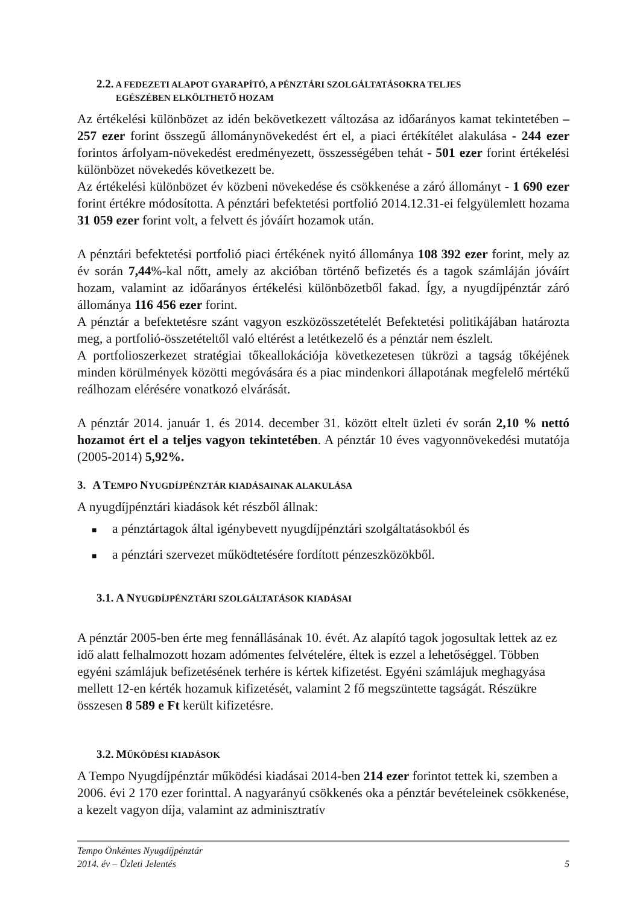2.2. A FEDEZETI ALAPOT GYARAPÍTÓ, A PÉNZTÁRI SZOLGÁLTATÁSOKRA TELJES
EGÉSZÉBEN ELKÖLTHETŐ HOZAM
Az értékelési különbözet az idén bekövetkezett változása az időarányos kamat tekintetében – 257 ezer forint összegű állománynövekedést ért el, a piaci értékítélet alakulása - 244 ezer forintos árfolyam-növekedést eredményezett, összességében tehát - 501 ezer forint értékelési különbözet növekedés következett be.
Az értékelési különbözet év közbeni növekedése és csökkenése a záró állományt - 1 690 ezer forint értékre módosította. A pénztári befektetési portfolió 2014.12.31-ei felgyülemlett hozama 31 059 ezer forint volt, a felvett és jóváírt hozamok után.
A pénztári befektetési portfolió piaci értékének nyitó állománya 108 392 ezer forint, mely az év során 7,44%-kal nőtt, amely az akcióban történő befizetés és a tagok számláján jóváírt hozam, valamint az időarányos értékelési különbözetből fakad. Így, a nyugdíjpénztár záró állománya 116 456 ezer forint.
A pénztár a befektetésre szánt vagyon eszközösszetételét Befektetési politikájában határozta meg, a portfolió-összetételtől való eltérést a letétkezelő és a pénztár nem észlelt.
A portfolioszerkezet stratégiai tőkeallokációja következetesen tükrözi a tagság tőkéjének minden körülmények közötti megóvására és a piac mindenkori állapotának megfelelő mértékű reálhozam elérésére vonatkozó elvárását.
A pénztár 2014. január 1. és 2014. december 31. között eltelt üzleti év során 2,10 % nettó hozamot ért el a teljes vagyon tekintetében. A pénztár 10 éves vagyonnövekedési mutatója (2005-2014) 5,92%.
3. A TEMPO NYUGDÍJPÉNZTÁR KIADÁSAINAK ALAKULÁSA
A nyugdíjpénztári kiadások két részből állnak:
■ a pénztártagok által igénybevett nyugdíjpénztári szolgáltatásokból és
■ a pénztári szervezet működtetésére fordított pénzeszközökből.
3.1. A NYUGDÍJPÉNZTÁRI SZOLGÁLTATÁSOK KIADÁSAI
A pénztár 2005-ben érte meg fennállásának 10. évét. Az alapító tagok jogosultak lettek az ez idő alatt felhalmozott hozam adómentes felvételére, éltek is ezzel a lehetőséggel. Többen egyéni számlájuk befizetésének terhére is kértek kifizetést. Egyéni számlájuk meghagyása mellett 12-en kérték hozamuk kifizetését, valamint 2 fő megszüntette tagságát. Részükre összesen 8 589 e Ft került kifizetésre.
3.2. MŰKÖDÉSI KIADÁSOK
A Tempo Nyugdíjpénztár működési kiadásai 2014-ben 214 ezer forintot tettek ki, szemben a 2006. évi 2 170 ezer forinttal. A nagyarányú csökkenés oka a pénztár bevételeinek csökkenése, a kezelt vagyon díja, valamint az adminisztratív
Tempo Önkéntes Nyugdíjpénztár
2014. év – Üzleti Jelentés 5